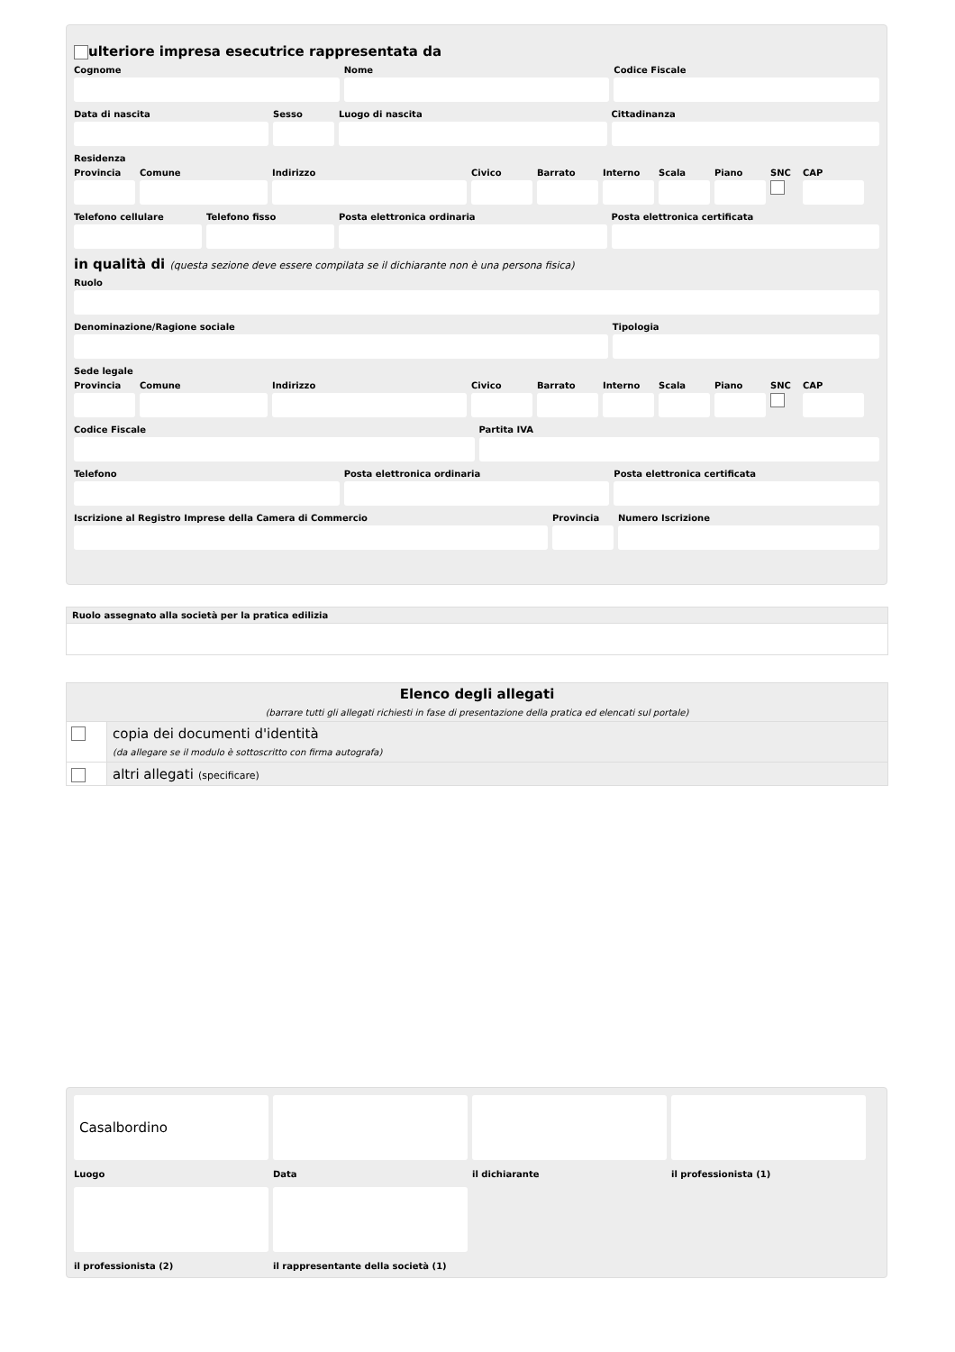ulteriore impresa esecutrice rappresentata da
Cognome Nome Codice Fiscale
Data di nascita Sesso Luogo di nascita Cittadinanza
Residenza
Provincia
Comune Indirizzo Civico Barrato Interno
Scala Piano SNC CAP
Telefono cellulare
Telefono fisso Posta elettronica ordinaria Posta elettronica certificata
in qualità di (questa sezione deve essere compilata se il dichiarante non è una persona fisica)
Ruolo
Denominazione/Ragione sociale Tipologia
Sede legale
Provincia
Comune Indirizzo Civico Barrato Interno
Scala Piano SNC CAP
Codice Fiscale Partita IVA
Telefono Posta elettronica ordinaria Posta elettronica certificata
Iscrizione al Registro Imprese della Camera di Commercio
Provincia
Numero Iscrizione
| Ruolo assegnato alla società per la pratica edilizia |
| Elenco degli allegati (barrare tutti gli allegati richiesti in fase di presentazione della pratica ed elencati sul portale) | |
| | copia dei documenti d'identità (da allegare se il modulo è sottoscritto con firma autografa) |
| | altri allegati (specificare) |
Casalbordino
Luogo
Data il dichiarante il professionista (1)
il professionista (2) il rappresentante della società (1)